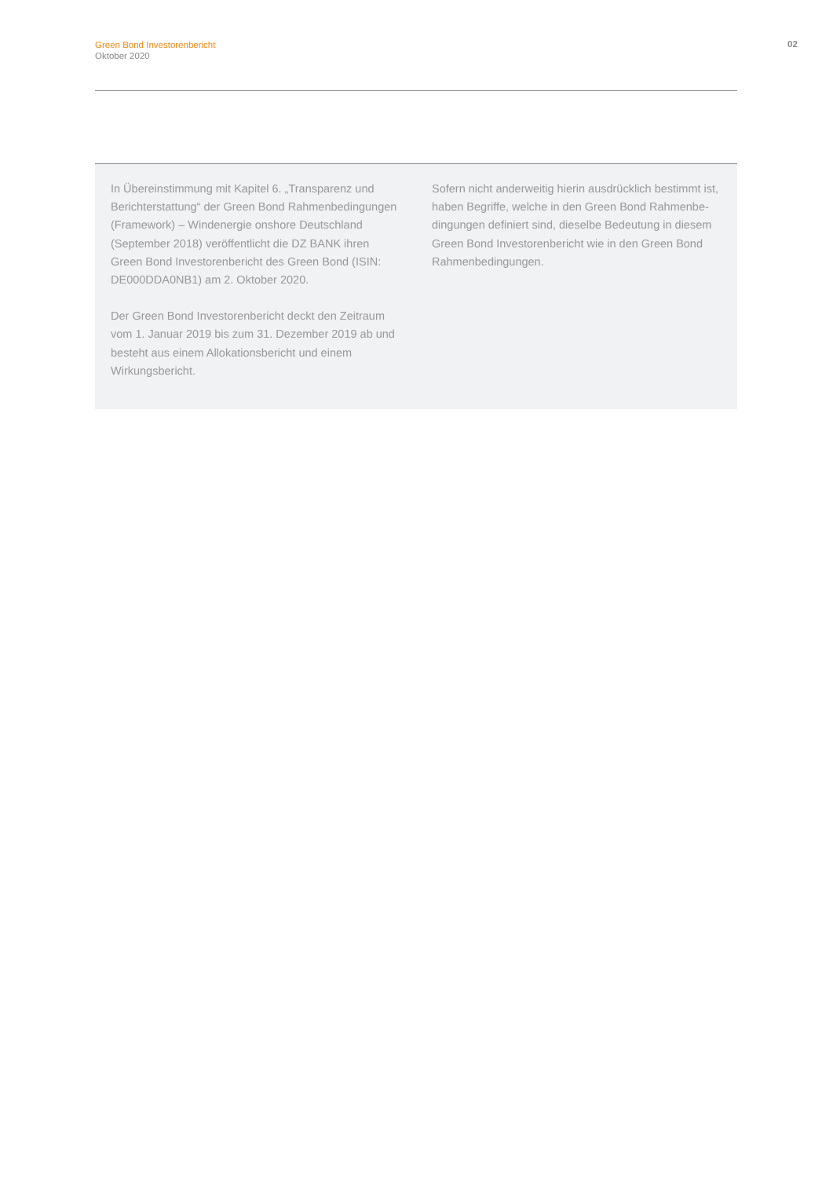Green Bond Investorenbericht
Oktober 2020
02
In Übereinstimmung mit Kapitel 6. „Transparenz und Berichterstattung“ der Green Bond Rahmenbedingungen (Framework) – Windenergie onshore Deutschland (September 2018) veröffentlicht die DZ BANK ihren Green Bond Investorenbericht des Green Bond (ISIN: DE000DDA0NB1) am 2. Oktober 2020.
Der Green Bond Investorenbericht deckt den Zeitraum vom 1. Januar 2019 bis zum 31. Dezember 2019 ab und besteht aus einem Allokationsbericht und einem Wirkungsbericht.
Sofern nicht anderweitig hierin ausdrücklich bestimmt ist, haben Begriffe, welche in den Green Bond Rahmenbe­dingungen definiert sind, dieselbe Bedeutung in diesem Green Bond Investorenbericht wie in den Green Bond Rahmenbedingungen.